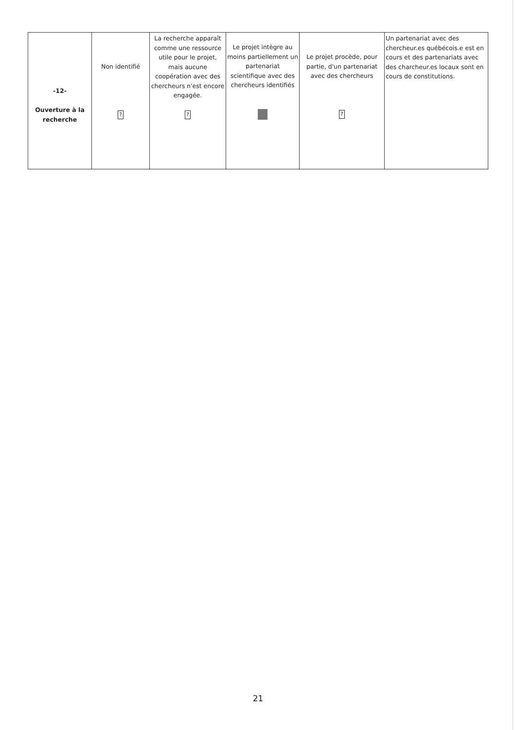| -12- Ouverture à la recherche | Non identifié ? | La recherche apparaît comme une ressource utile pour le projet, mais aucune coopération avec des chercheurs n'est encore engagée. ? | Le projet intègre au moins partiellement un partenariat scientifique avec des chercheurs identifiés | Le projet procède, pour partie, d'un partenariat avec des chercheurs ? | Un partenariat avec des chercheur.es québécois.e est en cours et des partenariats avec des charcheur.es locaux sont en cours de constitutions. |
21